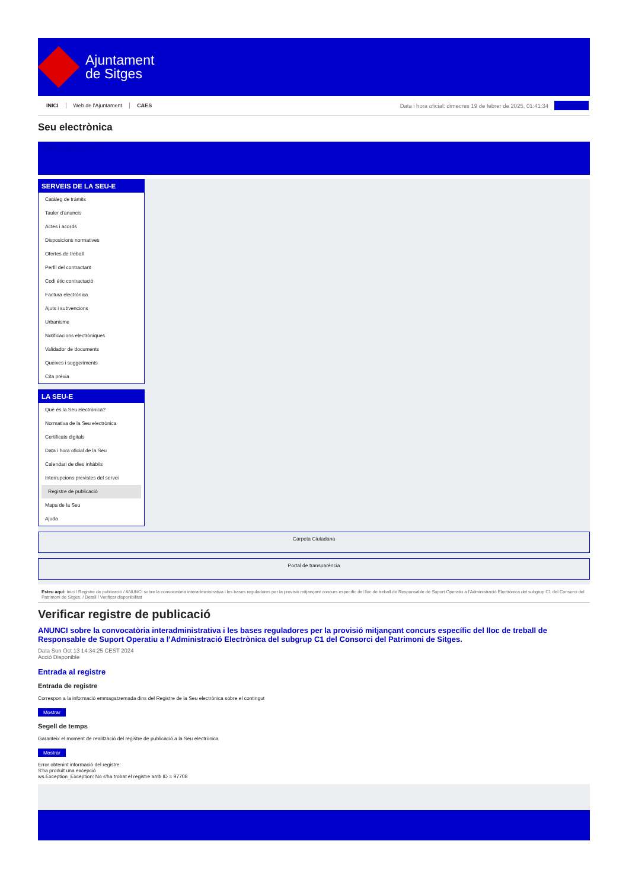Ajuntament
de Sitges
INICI Web de l'Ajuntament CAES
Data i hora oficial: dimecres 19 de febrer de 2025, 01:41:34
Sinonimes
Seu electrònica
Obtenir còpia autèntica
SERVEIS DE LA SEU-E
Catàleg de tràmits
Tauler d'anuncis
Actes i acords
Disposicions normatives
Ofertes de treball
Perfil del contractant
Codi ètic contractació
Factura electrònica
Ajuts i subvencions
Urbanisme
Notificacions electròniques
Validador de documents
Queixes i suggeriments
Cita prèvia
LA SEU-E
Què és la Seu electrònica?
Normativa de la Seu electrònica
Certificats digitals
Data i hora oficial de la Seu
Calendari de dies inhàbils
Interrupcions previstes del servei
Registre de publicació
Mapa de la Seu
Ajuda
Carpeta Ciutadana
Portal de transparència
Esteu aquí: Inici / Registre de publicació / ANUNCI sobre la convocatòria interadministrativa i les bases reguladores per la provisió mitjançant concurs específic del lloc de treball de Responsable de Suport Operatiu a l'Administració Electrònica del subgrup C1 del Consorci del Patrimoni de Sitges. / Detall / Verificar disponibilitat
Verificar registre de publicació
ANUNCI sobre la convocatòria interadministrativa i les bases reguladores per la provisió mitjançant concurs específic del lloc de treball de Responsable de Suport Operatiu a l’Administració Electrònica del subgrup C1 del Consorci del Patrimoni de Sitges.
Data Sun Oct 13 14:34:25 CEST 2024
Acció Disponible
Entrada al registre
Entrada de registre
Correspon a la informació emmagatzemada dins del Registre de la Seu electrònica sobre el contingut
Mostrar
Segell de temps
Garanteix el moment de realització del registre de publicació a la Seu electrònica
Mostrar
Error obtenint informació del registre:
S'ha produit una excepció
ws.Exception_Exception: No s'ha trobat el registre amb ID = 97708